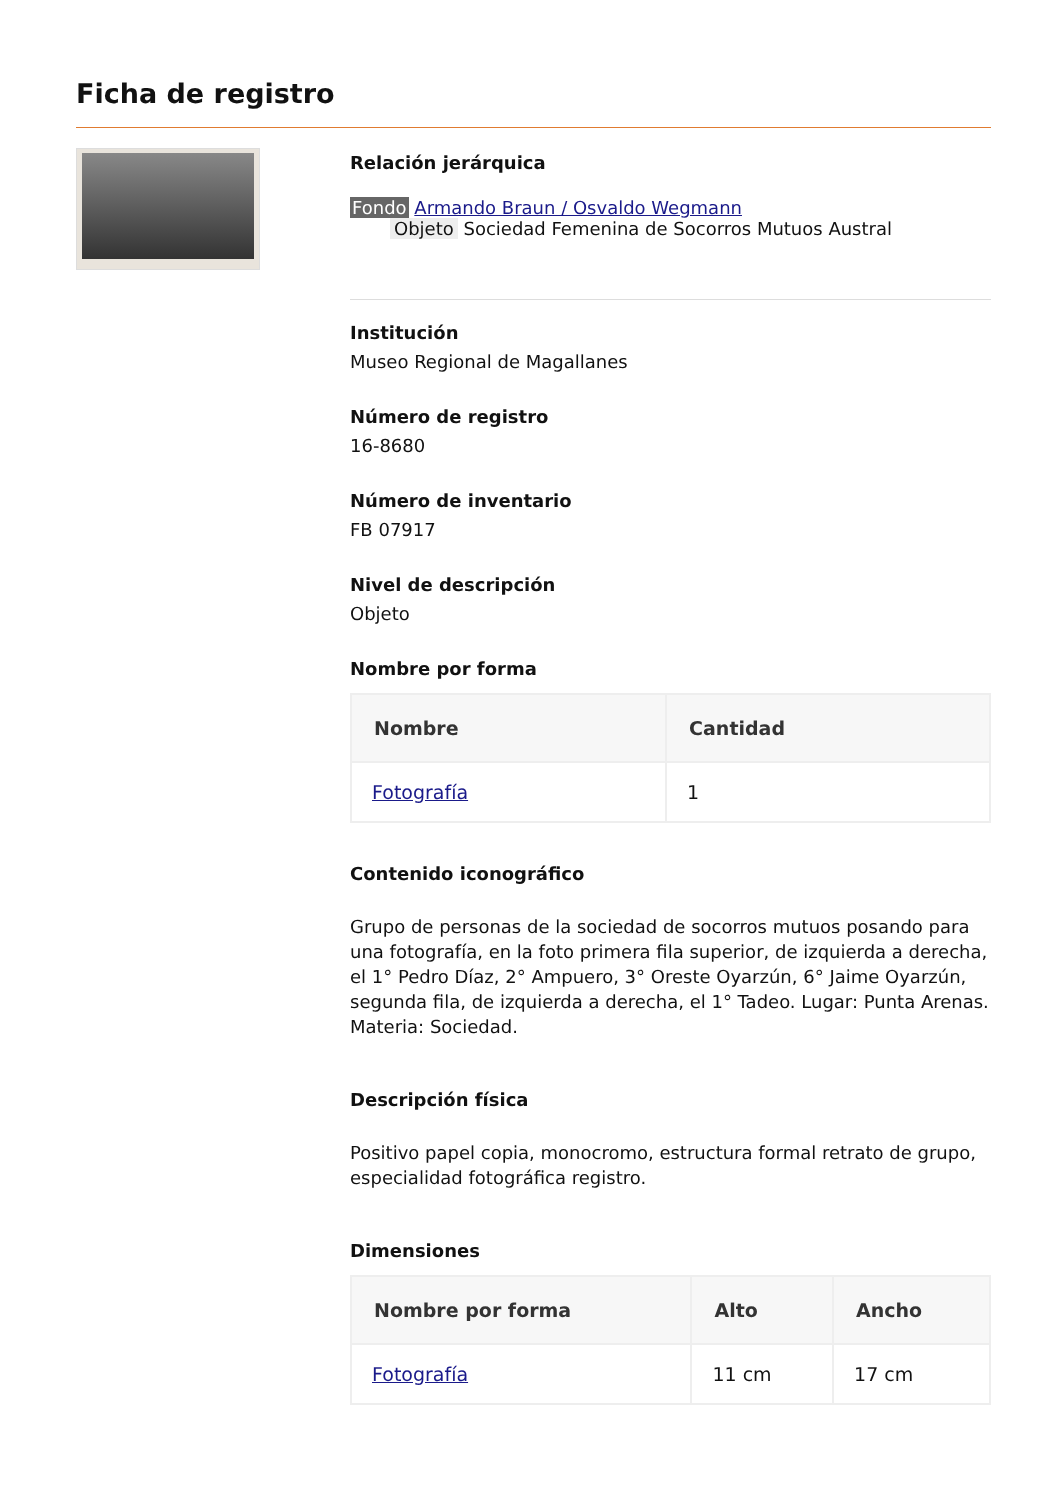Ficha de registro
Relación jerárquica
Fondo Armando Braun / Osvaldo Wegmann
Objeto Sociedad Femenina de Socorros Mutuos Austral
Institución
Museo Regional de Magallanes
Número de registro
16-8680
Número de inventario
FB 07917
Nivel de descripción
Objeto
Nombre por forma
| Nombre | Cantidad |
| --- | --- |
| Fotografía | 1 |
Contenido iconográfico
Grupo de personas de la sociedad de socorros mutuos posando para una fotografía, en la foto primera fila superior, de izquierda a derecha, el 1° Pedro Díaz, 2° Ampuero, 3° Oreste Oyarzún, 6° Jaime Oyarzún, segunda fila, de izquierda a derecha, el 1° Tadeo. Lugar: Punta Arenas. Materia: Sociedad.
Descripción física
Positivo papel copia, monocromo, estructura formal retrato de grupo, especialidad fotográfica registro.
Dimensiones
| Nombre por forma | Alto | Ancho |
| --- | --- | --- |
| Fotografía | 11 cm | 17 cm |